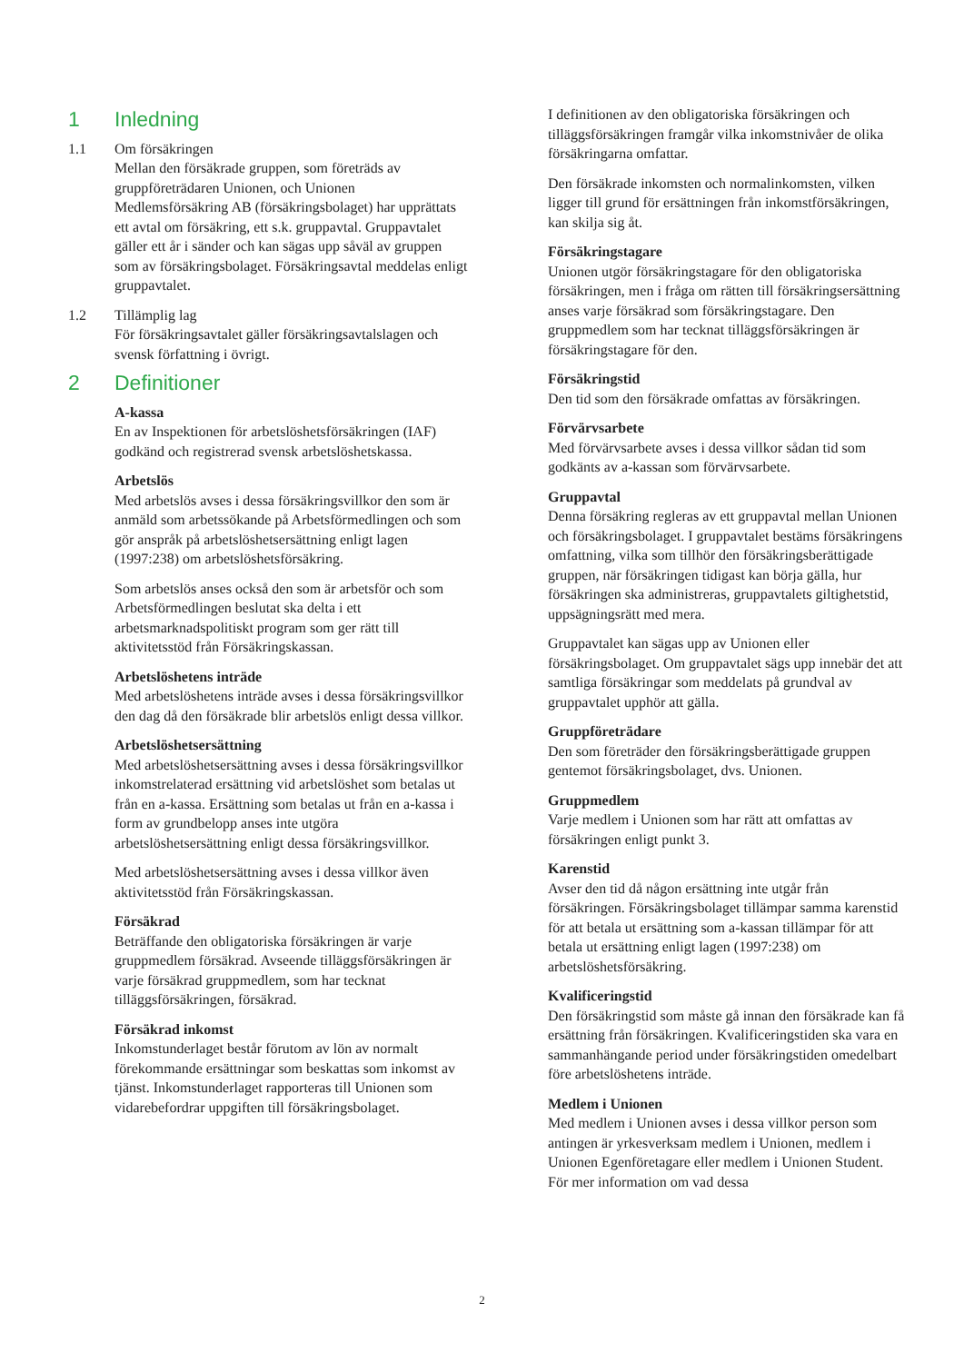1 Inledning
1.1 Om försäkringen
Mellan den försäkrade gruppen, som företräds av gruppföreträdaren Unionen, och Unionen Medlemsförsäkring AB (försäkringsbolaget) har upprättats ett avtal om försäkring, ett s.k. gruppavtal. Gruppavtalet gäller ett år i sänder och kan sägas upp såväl av gruppen som av försäkringsbolaget. Försäkringsavtal meddelas enligt gruppavtalet.
1.2 Tillämplig lag
För försäkringsavtalet gäller försäkringsavtalslagen och svensk författning i övrigt.
2 Definitioner
A-kassa
En av Inspektionen för arbetslöshetsförsäkringen (IAF) godkänd och registrerad svensk arbetslöshetskassa.
Arbetslös
Med arbetslös avses i dessa försäkringsvillkor den som är anmäld som arbetssökande på Arbetsförmedlingen och som gör anspråk på arbetslöshetsersättning enligt lagen (1997:238) om arbetslöshetsförsäkring.
Som arbetslös anses också den som är arbetsför och som Arbetsförmedlingen beslutat ska delta i ett arbetsmarknadspolitiskt program som ger rätt till aktivitetsstöd från Försäkringskassan.
Arbetslöshetens inträde
Med arbetslöshetens inträde avses i dessa försäkringsvillkor den dag då den försäkrade blir arbetslös enligt dessa villkor.
Arbetslöshetsersättning
Med arbetslöshetsersättning avses i dessa försäkringsvillkor inkomstrelaterad ersättning vid arbetslöshet som betalas ut från en a-kassa. Ersättning som betalas ut från en a-kassa i form av grundbelopp anses inte utgöra arbetslöshetsersättning enligt dessa försäkringsvillkor.
Med arbetslöshetsersättning avses i dessa villkor även aktivitetsstöd från Försäkringskassan.
Försäkrad
Beträffande den obligatoriska försäkringen är varje gruppmedlem försäkrad. Avseende tilläggsförsäkringen är varje försäkrad gruppmedlem, som har tecknat tilläggsförsäkringen, försäkrad.
Försäkrad inkomst
Inkomstunderlaget består förutom av lön av normalt förekommande ersättningar som beskattas som inkomst av tjänst. Inkomstunderlaget rapporteras till Unionen som vidarebefordrar uppgiften till försäkringsbolaget.
I definitionen av den obligatoriska försäkringen och tilläggsförsäkringen framgår vilka inkomstnivåer de olika försäkringarna omfattar.
Den försäkrade inkomsten och normalinkomsten, vilken ligger till grund för ersättningen från inkomstförsäkringen, kan skilja sig åt.
Försäkringstagare
Unionen utgör försäkringstagare för den obligatoriska försäkringen, men i fråga om rätten till försäkringsersättning anses varje försäkrad som försäkringstagare. Den gruppmedlem som har tecknat tilläggsförsäkringen är försäkringstagare för den.
Försäkringstid
Den tid som den försäkrade omfattas av försäkringen.
Förvärvsarbete
Med förvärvsarbete avses i dessa villkor sådan tid som godkänts av a-kassan som förvärvsarbete.
Gruppavtal
Denna försäkring regleras av ett gruppavtal mellan Unionen och försäkringsbolaget. I gruppavtalet bestäms försäkringens omfattning, vilka som tillhör den försäkringsberättigade gruppen, när försäkringen tidigast kan börja gälla, hur försäkringen ska administreras, gruppavtalets giltighetstid, uppsägningsrätt med mera.
Gruppavtalet kan sägas upp av Unionen eller försäkringsbolaget. Om gruppavtalet sägs upp innebär det att samtliga försäkringar som meddelats på grundval av gruppavtalet upphör att gälla.
Gruppföreträdare
Den som företräder den försäkringsberättigade gruppen gentemot försäkringsbolaget, dvs. Unionen.
Gruppmedlem
Varje medlem i Unionen som har rätt att omfattas av försäkringen enligt punkt 3.
Karenstid
Avser den tid då någon ersättning inte utgår från försäkringen. Försäkringsbolaget tillämpar samma karenstid för att betala ut ersättning som a-kassan tillämpar för att betala ut ersättning enligt lagen (1997:238) om arbetslöshetsförsäkring.
Kvalificeringstid
Den försäkringstid som måste gå innan den försäkrade kan få ersättning från försäkringen. Kvalificeringstiden ska vara en sammanhängande period under försäkringstiden omedelbart före arbetslöshetens inträde.
Medlem i Unionen
Med medlem i Unionen avses i dessa villkor person som antingen är yrkesverksam medlem i Unionen, medlem i Unionen Egenföretagare eller medlem i Unionen Student. För mer information om vad dessa
2